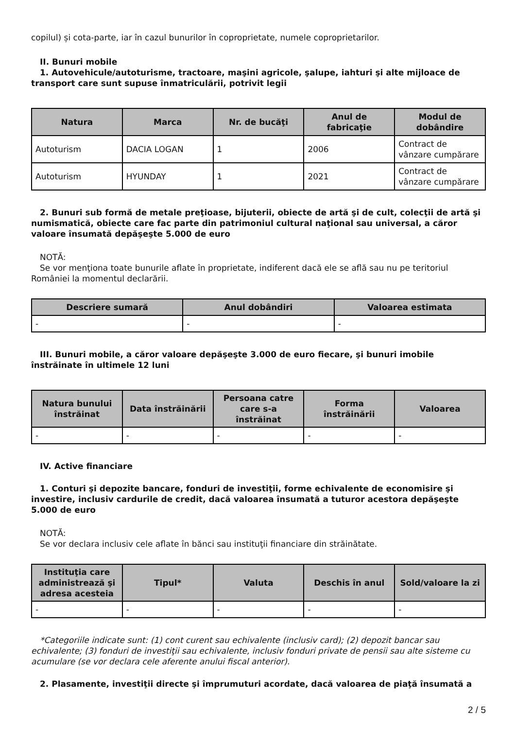copilul) și cota-parte, iar în cazul bunurilor în coproprietate, numele coproprietarilor.
II. Bunuri mobile
1. Autovehicule/autoturisme, tractoare, maşini agricole, şalupe, iahturi şi alte mijloace de transport care sunt supuse înmatriculării, potrivit legii
| Natura | Marca | Nr. de bucăţi | Anul de fabricaţie | Modul de dobândire |
| --- | --- | --- | --- | --- |
| Autoturism | DACIA LOGAN | 1 | 2006 | Contract de vânzare cumpărare |
| Autoturism | HYUNDAY | 1 | 2021 | Contract de vânzare cumpărare |
2. Bunuri sub formă de metale preţioase, bijuterii, obiecte de artă şi de cult, colecţii de artă şi numismatică, obiecte care fac parte din patrimoniul cultural naţional sau universal, a căror valoare însumată depăşeşte 5.000 de euro
NOTĂ:
Se vor menţiona toate bunurile aflate în proprietate, indiferent dacă ele se află sau nu pe teritoriul României la momentul declarării.
| Descriere sumară | Anul dobândiri | Valoarea estimata |
| --- | --- | --- |
| - | - | - |
III. Bunuri mobile, a căror valoare depăşeşte 3.000 de euro fiecare, şi bunuri imobile înstrăinate în ultimele 12 luni
| Natura bunului înstrăinat | Data înstrăinării | Persoana catre care s-a înstrăinat | Forma înstrăinării | Valoarea |
| --- | --- | --- | --- | --- |
| - | - | - | - | - |
IV. Active financiare
1. Conturi şi depozite bancare, fonduri de investiţii, forme echivalente de economisire şi investire, inclusiv cardurile de credit, dacă valoarea însumată a tuturor acestora depăşeşte 5.000 de euro
NOTĂ:
Se vor declara inclusiv cele aflate în bănci sau instituţii financiare din străinătate.
| Instituţia care administrează şi adresa acesteia | Tipul* | Valuta | Deschis în anul | Sold/valoare la zi |
| --- | --- | --- | --- | --- |
| - | - | - | - | - |
*Categoriile indicate sunt: (1) cont curent sau echivalente (inclusiv card); (2) depozit bancar sau echivalente; (3) fonduri de investiţii sau echivalente, inclusiv fonduri private de pensii sau alte sisteme cu acumulare (se vor declara cele aferente anului fiscal anterior).
2. Plasamente, investiţii directe şi împrumuturi acordate, dacă valoarea de piaţă însumată a
2 / 5